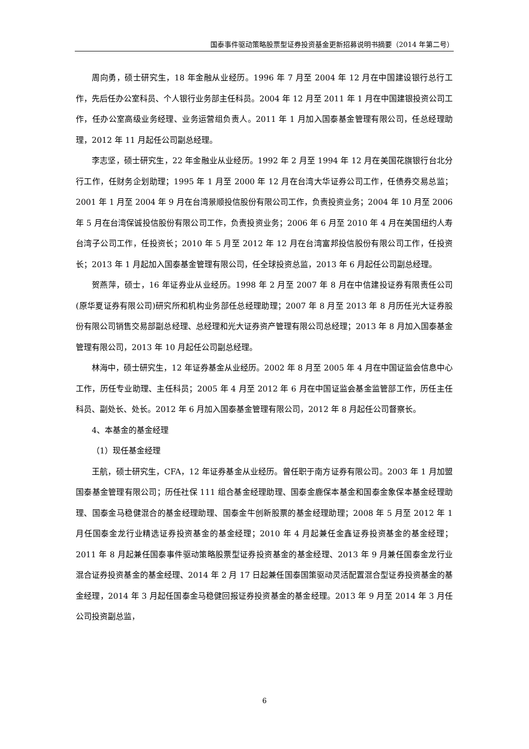国泰事件驱动策略股票型证券投资基金更新招募说明书摘要（2014 年第二号）
周向勇，硕士研究生，18 年金融从业经历。1996 年 7 月至 2004 年 12 月在中国建设银行总行工作，先后任办公室科员、个人银行业务部主任科员。2004 年 12 月至 2011 年 1 月在中国建银投资公司工作，任办公室高级业务经理、业务运营组负责人。2011 年 1 月加入国泰基金管理有限公司，任总经理助理，2012 年 11 月起任公司副总经理。
李志坚，硕士研究生，22 年金融业从业经历。1992 年 2 月至 1994 年 12 月在美国花旗银行台北分行工作，任财务企划助理；1995 年 1 月至 2000 年 12 月在台湾大华证券公司工作，任债券交易总监；2001 年 1 月至 2004 年 9 月在台湾景顺投信股份有限公司工作，负责投资业务；2004 年 10 月至 2006 年 5 月在台湾保诚投信股份有限公司工作，负责投资业务；2006 年 6 月至 2010 年 4 月在美国纽约人寿台湾子公司工作，任投资长；2010 年 5 月至 2012 年 12 月在台湾富邦投信股份有限公司工作，任投资长；2013 年 1 月起加入国泰基金管理有限公司，任全球投资总监，2013 年 6 月起任公司副总经理。
贺燕萍，硕士，16 年证券业从业经历。1998 年 2 月至 2007 年 8 月在中信建投证券有限责任公司(原华夏证券有限公司)研究所和机构业务部任总经理助理；2007 年 8 月至 2013 年 8 月历任光大证券股份有限公司销售交易部副总经理、总经理和光大证券资产管理有限公司总经理；2013 年 8 月加入国泰基金管理有限公司，2013 年 10 月起任公司副总经理。
林海中，硕士研究生，12 年证券基金从业经历。2002 年 8 月至 2005 年 4 月在中国证监会信息中心工作，历任专业助理、主任科员；2005 年 4 月至 2012 年 6 月在中国证监会基金监管部工作，历任主任科员、副处长、处长。2012 年 6 月加入国泰基金管理有限公司，2012 年 8 月起任公司督察长。
4、本基金的基金经理
（1）现任基金经理
王航，硕士研究生，CFA，12 年证券基金从业经历。曾任职于南方证券有限公司。2003 年 1 月加盟国泰基金管理有限公司；历任社保 111 组合基金经理助理、国泰金鹿保本基金和国泰金象保本基金经理助理、国泰金马稳健混合的基金经理助理、国泰金牛创新股票的基金经理助理；2008 年 5 月至 2012 年 1 月任国泰金龙行业精选证券投资基金的基金经理；2010 年 4 月起兼任金鑫证券投资基金的基金经理；2011 年 8 月起兼任国泰事件驱动策略股票型证券投资基金的基金经理、2013 年 9 月兼任国泰金龙行业混合证券投资基金的基金经理、2014 年 2 月 17 日起兼任国泰国策驱动灵活配置混合型证券投资基金的基金经理，2014 年 3 月起任国泰金马稳健回报证券投资基金的基金经理。2013 年 9 月至 2014 年 3 月任公司投资副总监，
6